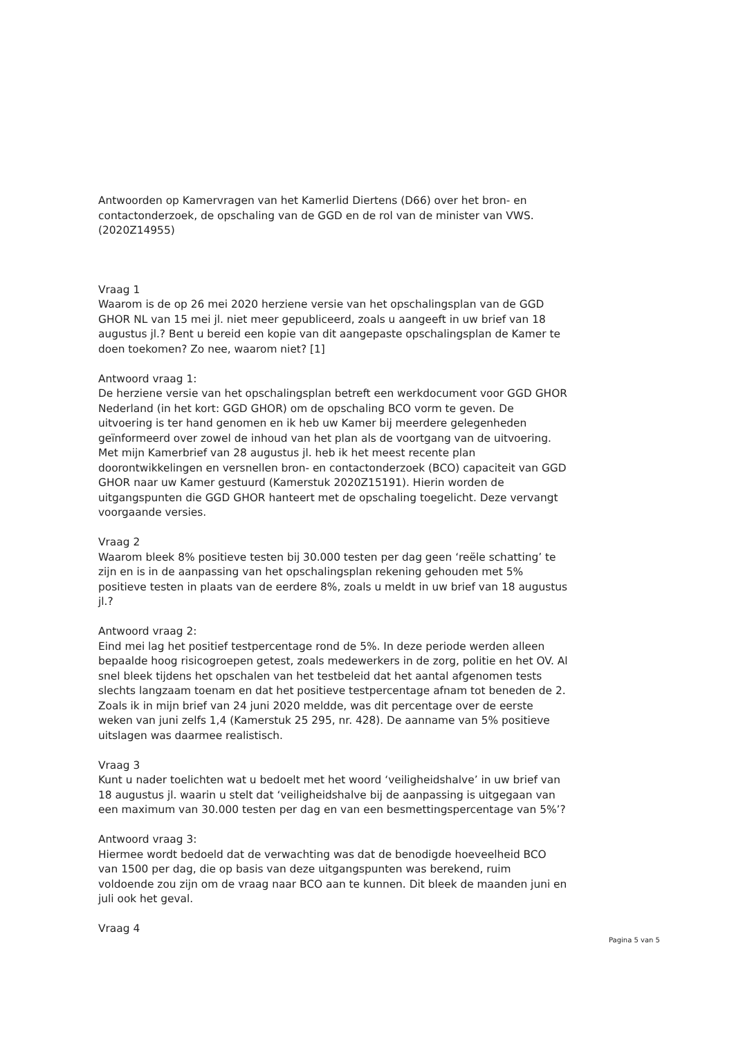Antwoorden op Kamervragen van het Kamerlid Diertens (D66) over het bron- en contactonderzoek, de opschaling van de GGD en de rol van de minister van VWS. (2020Z14955)
Vraag 1
Waarom is de op 26 mei 2020 herziene versie van het opschalingsplan van de GGD GHOR NL van 15 mei jl. niet meer gepubliceerd, zoals u aangeeft in uw brief van 18 augustus jl.? Bent u bereid een kopie van dit aangepaste opschalingsplan de Kamer te doen toekomen? Zo nee, waarom niet? [1]
Antwoord vraag 1:
De herziene versie van het opschalingsplan betreft een werkdocument voor GGD GHOR Nederland (in het kort: GGD GHOR) om de opschaling BCO vorm te geven. De uitvoering is ter hand genomen en ik heb uw Kamer bij meerdere gelegenheden geïnformeerd over zowel de inhoud van het plan als de voortgang van de uitvoering. Met mijn Kamerbrief van 28 augustus jl. heb ik het meest recente plan doorontwikkelingen en versnellen bron- en contactonderzoek (BCO) capaciteit van GGD GHOR naar uw Kamer gestuurd (Kamerstuk 2020Z15191). Hierin worden de uitgangspunten die GGD GHOR hanteert met de opschaling toegelicht. Deze vervangt voorgaande versies.
Vraag 2
Waarom bleek 8% positieve testen bij 30.000 testen per dag geen ‘reële schatting’ te zijn en is in de aanpassing van het opschalingsplan rekening gehouden met 5% positieve testen in plaats van de eerdere 8%, zoals u meldt in uw brief van 18 augustus jl.?
Antwoord vraag 2:
Eind mei lag het positief testpercentage rond de 5%. In deze periode werden alleen bepaalde hoog risicogroepen getest, zoals medewerkers in de zorg, politie en het OV. Al snel bleek tijdens het opschalen van het testbeleid dat het aantal afgenomen tests slechts langzaam toenam en dat het positieve testpercentage afnam tot beneden de 2. Zoals ik in mijn brief van 24 juni 2020 meldde, was dit percentage over de eerste weken van juni zelfs 1,4 (Kamerstuk 25 295, nr. 428). De aanname van 5% positieve uitslagen was daarmee realistisch.
Vraag 3
Kunt u nader toelichten wat u bedoelt met het woord ‘veiligheidshalve’ in uw brief van 18 augustus jl. waarin u stelt dat ‘veiligheidshalve bij de aanpassing is uitgegaan van een maximum van 30.000 testen per dag en van een besmettingspercentage van 5%’?
Antwoord vraag 3:
Hiermee wordt bedoeld dat de verwachting was dat de benodigde hoeveelheid BCO van 1500 per dag, die op basis van deze uitgangspunten was berekend, ruim voldoende zou zijn om de vraag naar BCO aan te kunnen. Dit bleek de maanden juni en juli ook het geval.
Vraag 4
Pagina 5 van 5